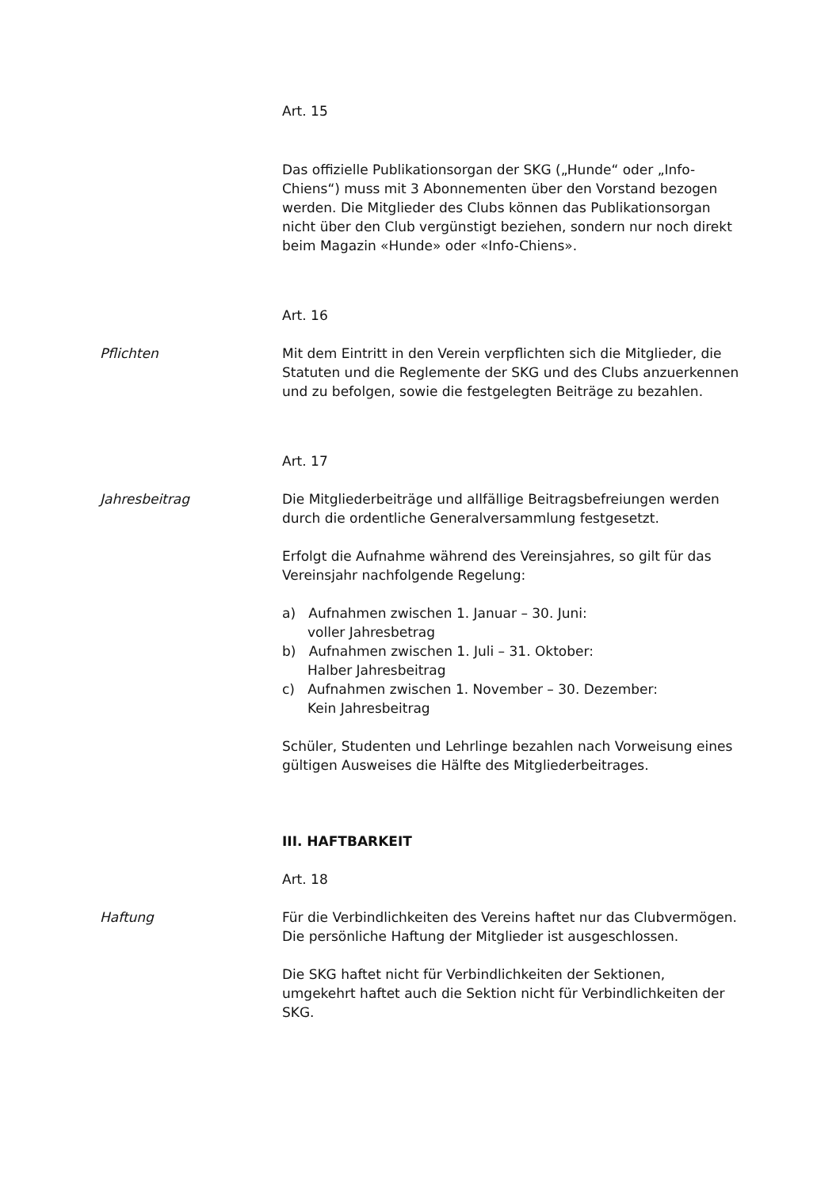Art. 15
Das offizielle Publikationsorgan der SKG („Hunde“ oder „Info-Chiens“) muss mit 3 Abonnementen über den Vorstand bezogen werden. Die Mitglieder des Clubs können das Publikationsorgan nicht über den Club vergünstigt beziehen, sondern nur noch direkt beim Magazin «Hunde» oder «Info-Chiens».
Art. 16
Pflichten Mit dem Eintritt in den Verein verpflichten sich die Mitglieder, die Statuten und die Reglemente der SKG und des Clubs anzuerkennen und zu befolgen, sowie die festgelegten Beiträge zu bezahlen.
Art. 17
Jahresbeitrag Die Mitgliederbeiträge und allfällige Beitragsbefreiungen werden durch die ordentliche Generalversammlung festgesetzt.
Erfolgt die Aufnahme während des Vereinsjahres, so gilt für das Vereinsjahr nachfolgende Regelung:
a) Aufnahmen zwischen 1. Januar – 30. Juni:
voller Jahresbetrag
b) Aufnahmen zwischen 1. Juli – 31. Oktober:
Halber Jahresbeitrag
c) Aufnahmen zwischen 1. November – 30. Dezember:
Kein Jahresbeitrag
Schüler, Studenten und Lehrlinge bezahlen nach Vorweisung eines gültigen Ausweises die Hälfte des Mitgliederbeitrages.
III. HAFTBARKEIT
Art. 18
Haftung Für die Verbindlichkeiten des Vereins haftet nur das Clubvermögen. Die persönliche Haftung der Mitglieder ist ausgeschlossen.
Die SKG haftet nicht für Verbindlichkeiten der Sektionen, umgekehrt haftet auch die Sektion nicht für Verbindlichkeiten der SKG.